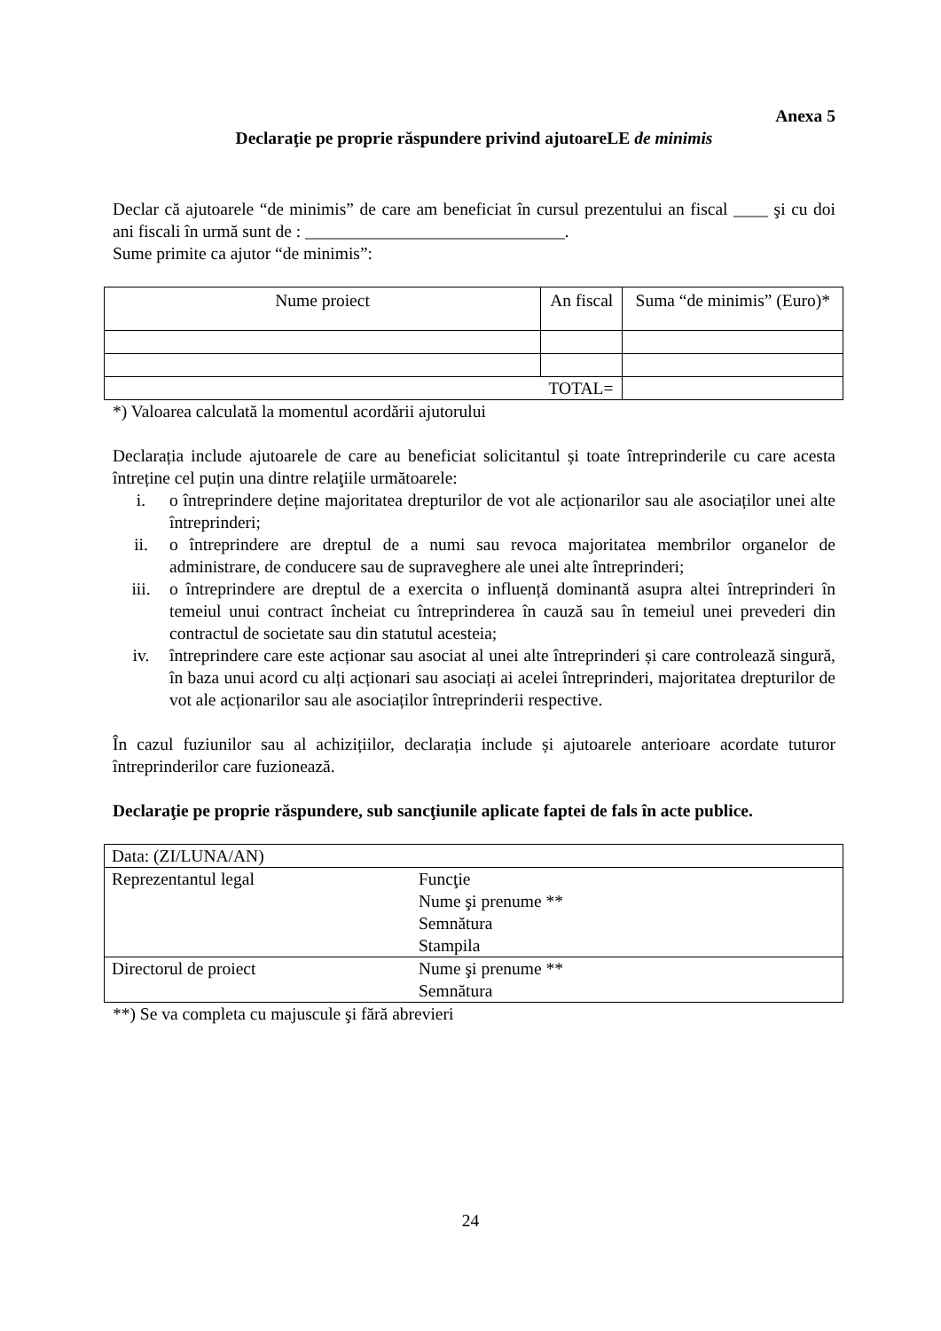Anexa 5
Declaraţie pe proprie răspundere privind ajutoareLE de minimis
Declar că ajutoarele “de minimis” de care am beneficiat în cursul prezentului an fiscal ____ şi cu doi ani fiscali în urmă sunt de : ______________________________.
Sume primite ca ajutor “de minimis”:
| Nume proiect | An fiscal | Suma “de minimis” (Euro)* |
| --- | --- | --- |
| TOTAL= | | |
*) Valoarea calculată la momentul acordării ajutorului
Declarația include ajutoarele de care au beneficiat solicitantul și toate întreprinderile cu care acesta întreține cel puțin una dintre relaţiile următoarele:
i. o întreprindere deține majoritatea drepturilor de vot ale acționarilor sau ale asociaților unei alte întreprinderi;
ii. o întreprindere are dreptul de a numi sau revoca majoritatea membrilor organelor de administrare, de conducere sau de supraveghere ale unei alte întreprinderi;
iii. o întreprindere are dreptul de a exercita o influență dominantă asupra altei întreprinderi în temeiul unui contract încheiat cu întreprinderea în cauză sau în temeiul unei prevederi din contractul de societate sau din statutul acesteia;
iv. întreprindere care este acționar sau asociat al unei alte întreprinderi și care controlează singură, în baza unui acord cu alți acționari sau asociați ai acelei întreprinderi, majoritatea drepturilor de vot ale acționarilor sau ale asociaților întreprinderii respective.
În cazul fuziunilor sau al achizițiilor, declarația include și ajutoarele anterioare acordate tuturor întreprinderilor care fuzionează.
Declaraţie pe proprie răspundere, sub sancţiunile aplicate faptei de fals în acte publice.
| Data: (ZI/LUNA/AN) | |
| Reprezentantul legal | Funcţie Nume şi prenume ** Semnătura Stampila |
| Directorul de proiect | Nume şi prenume ** Semnătura |
**) Se va completa cu majuscule şi fără abrevieri
24